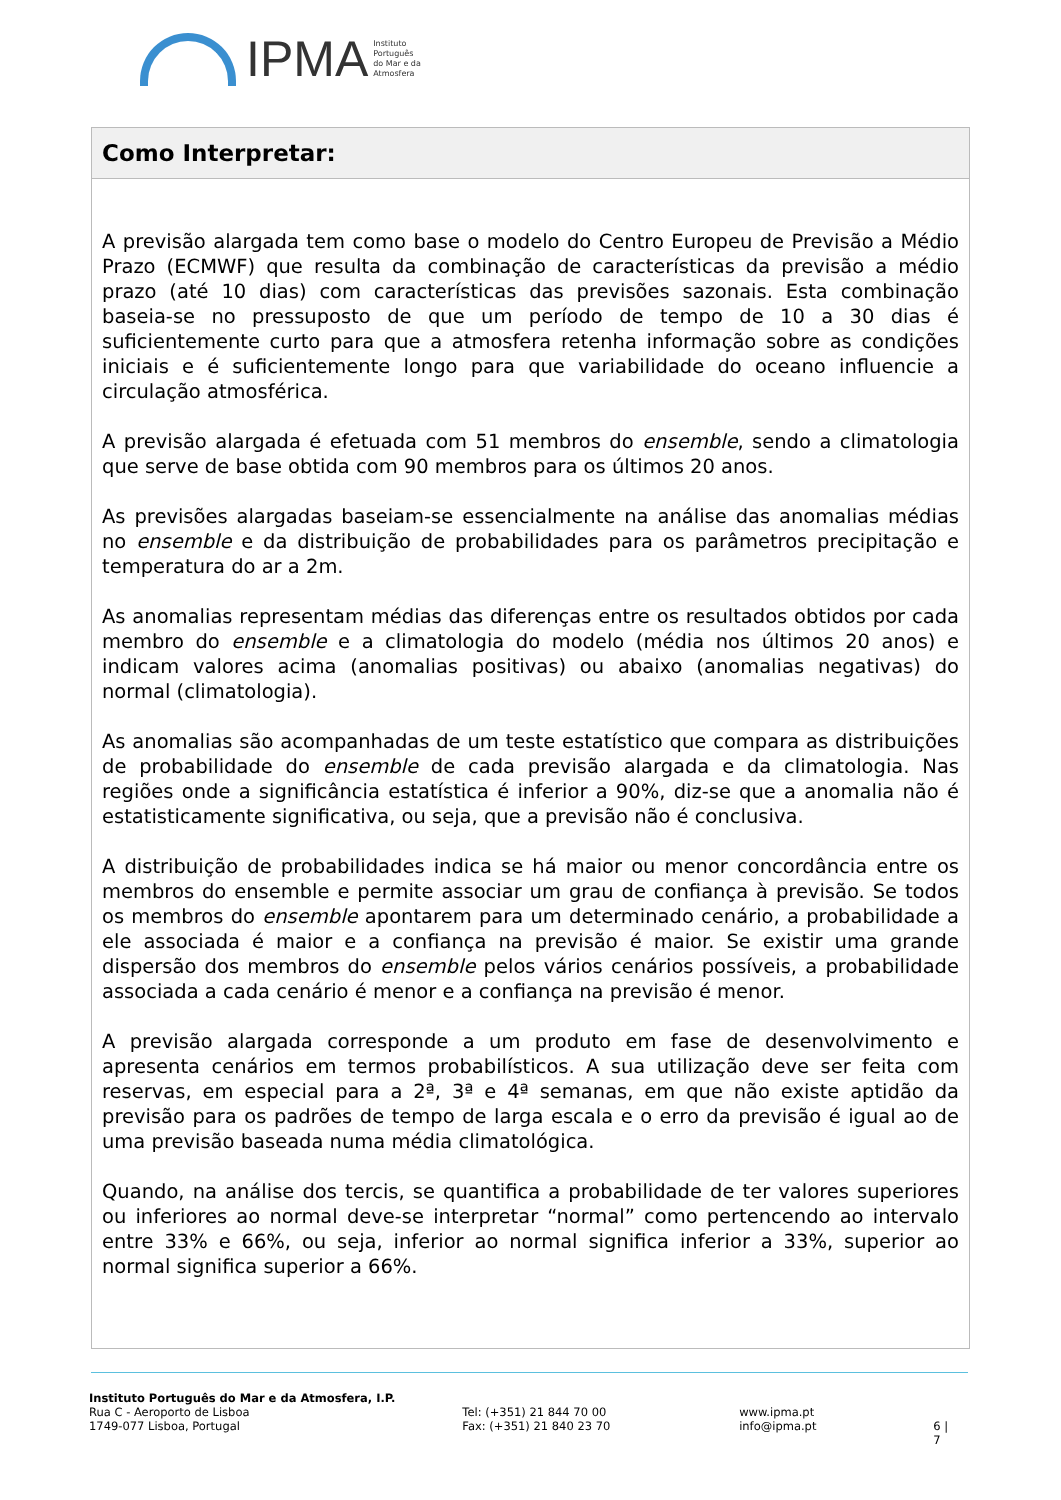IPMA
Instituto
Português
do Mar e da
Atmosfera
Como Interpretar:
A previsão alargada tem como base o modelo do Centro Europeu de Previsão a Médio Prazo (ECMWF) que resulta da combinação de características da previsão a médio prazo (até 10 dias) com características das previsões sazonais. Esta combinação baseia-se no pressuposto de que um período de tempo de 10 a 30 dias é suficientemente curto para que a atmosfera retenha informação sobre as condições iniciais e é suficientemente longo para que variabilidade do oceano influencie a circulação atmosférica.
A previsão alargada é efetuada com 51 membros do ensemble, sendo a climatologia que serve de base obtida com 90 membros para os últimos 20 anos.
As previsões alargadas baseiam-se essencialmente na análise das anomalias médias no ensemble e da distribuição de probabilidades para os parâmetros precipitação e temperatura do ar a 2m.
As anomalias representam médias das diferenças entre os resultados obtidos por cada membro do ensemble e a climatologia do modelo (média nos últimos 20 anos) e indicam valores acima (anomalias positivas) ou abaixo (anomalias negativas) do normal (climatologia).
As anomalias são acompanhadas de um teste estatístico que compara as distribuições de probabilidade do ensemble de cada previsão alargada e da climatologia. Nas regiões onde a significância estatística é inferior a 90%, diz-se que a anomalia não é estatisticamente significativa, ou seja, que a previsão não é conclusiva.
A distribuição de probabilidades indica se há maior ou menor concordância entre os membros do ensemble e permite associar um grau de confiança à previsão. Se todos os membros do ensemble apontarem para um determinado cenário, a probabilidade a ele associada é maior e a confiança na previsão é maior. Se existir uma grande dispersão dos membros do ensemble pelos vários cenários possíveis, a probabilidade associada a cada cenário é menor e a confiança na previsão é menor.
A previsão alargada corresponde a um produto em fase de desenvolvimento e apresenta cenários em termos probabilísticos. A sua utilização deve ser feita com reservas, em especial para a 2ª, 3ª e 4ª semanas, em que não existe aptidão da previsão para os padrões de tempo de larga escala e o erro da previsão é igual ao de uma previsão baseada numa média climatológica.
Quando, na análise dos tercis, se quantifica a probabilidade de ter valores superiores ou inferiores ao normal deve-se interpretar “normal” como pertencendo ao intervalo entre 33% e 66%, ou seja, inferior ao normal significa inferior a 33%, superior ao normal significa superior a 66%.
Instituto Português do Mar e da Atmosfera, I.P.
Rua C - Aeroporto de Lisboa
1749-077 Lisboa, Portugal
Tel: (+351) 21 844 70 00
Fax: (+351) 21 840 23 70
www.ipma.pt
info@ipma.pt
6 | 7